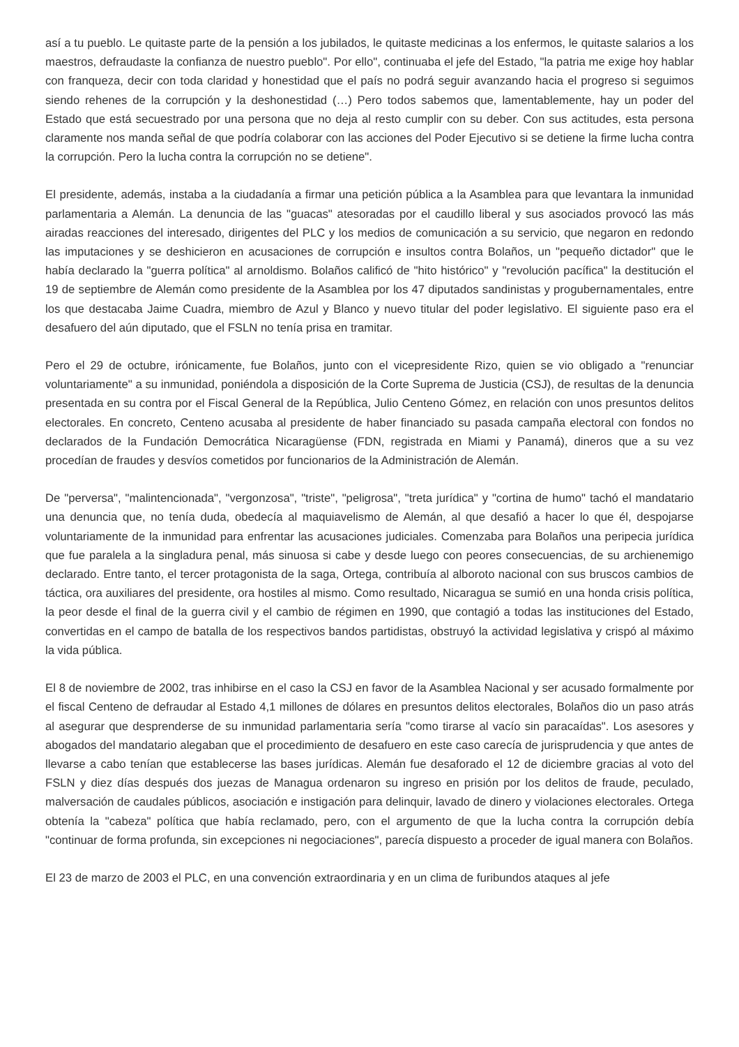así a tu pueblo. Le quitaste parte de la pensión a los jubilados, le quitaste medicinas a los enfermos, le quitaste salarios a los maestros, defraudaste la confianza de nuestro pueblo". Por ello", continuaba el jefe del Estado, "la patria me exige hoy hablar con franqueza, decir con toda claridad y honestidad que el país no podrá seguir avanzando hacia el progreso si seguimos siendo rehenes de la corrupción y la deshonestidad (…) Pero todos sabemos que, lamentablemente, hay un poder del Estado que está secuestrado por una persona que no deja al resto cumplir con su deber. Con sus actitudes, esta persona claramente nos manda señal de que podría colaborar con las acciones del Poder Ejecutivo si se detiene la firme lucha contra la corrupción. Pero la lucha contra la corrupción no se detiene".
El presidente, además, instaba a la ciudadanía a firmar una petición pública a la Asamblea para que levantara la inmunidad parlamentaria a Alemán. La denuncia de las "guacas" atesoradas por el caudillo liberal y sus asociados provocó las más airadas reacciones del interesado, dirigentes del PLC y los medios de comunicación a su servicio, que negaron en redondo las imputaciones y se deshicieron en acusaciones de corrupción e insultos contra Bolaños, un "pequeño dictador" que le había declarado la "guerra política" al arnoldismo. Bolaños calificó de "hito histórico" y "revolución pacífica" la destitución el 19 de septiembre de Alemán como presidente de la Asamblea por los 47 diputados sandinistas y progubernamentales, entre los que destacaba Jaime Cuadra, miembro de Azul y Blanco y nuevo titular del poder legislativo. El siguiente paso era el desafuero del aún diputado, que el FSLN no tenía prisa en tramitar.
Pero el 29 de octubre, irónicamente, fue Bolaños, junto con el vicepresidente Rizo, quien se vio obligado a "renunciar voluntariamente" a su inmunidad, poniéndola a disposición de la Corte Suprema de Justicia (CSJ), de resultas de la denuncia presentada en su contra por el Fiscal General de la República, Julio Centeno Gómez, en relación con unos presuntos delitos electorales. En concreto, Centeno acusaba al presidente de haber financiado su pasada campaña electoral con fondos no declarados de la Fundación Democrática Nicaragüense (FDN, registrada en Miami y Panamá), dineros que a su vez procedían de fraudes y desvíos cometidos por funcionarios de la Administración de Alemán.
De "perversa", "malintencionada", "vergonzosa", "triste", "peligrosa", "treta jurídica" y "cortina de humo" tachó el mandatario una denuncia que, no tenía duda, obedecía al maquiavelismo de Alemán, al que desafió a hacer lo que él, despojarse voluntariamente de la inmunidad para enfrentar las acusaciones judiciales. Comenzaba para Bolaños una peripecia jurídica que fue paralela a la singladura penal, más sinuosa si cabe y desde luego con peores consecuencias, de su archienemigo declarado. Entre tanto, el tercer protagonista de la saga, Ortega, contribuía al alboroto nacional con sus bruscos cambios de táctica, ora auxiliares del presidente, ora hostiles al mismo. Como resultado, Nicaragua se sumió en una honda crisis política, la peor desde el final de la guerra civil y el cambio de régimen en 1990, que contagió a todas las instituciones del Estado, convertidas en el campo de batalla de los respectivos bandos partidistas, obstruyó la actividad legislativa y crispó al máximo la vida pública.
El 8 de noviembre de 2002, tras inhibirse en el caso la CSJ en favor de la Asamblea Nacional y ser acusado formalmente por el fiscal Centeno de defraudar al Estado 4,1 millones de dólares en presuntos delitos electorales, Bolaños dio un paso atrás al asegurar que desprenderse de su inmunidad parlamentaria sería "como tirarse al vacío sin paracaídas". Los asesores y abogados del mandatario alegaban que el procedimiento de desafuero en este caso carecía de jurisprudencia y que antes de llevarse a cabo tenían que establecerse las bases jurídicas. Alemán fue desaforado el 12 de diciembre gracias al voto del FSLN y diez días después dos juezas de Managua ordenaron su ingreso en prisión por los delitos de fraude, peculado, malversación de caudales públicos, asociación e instigación para delinquir, lavado de dinero y violaciones electorales. Ortega obtenía la "cabeza" política que había reclamado, pero, con el argumento de que la lucha contra la corrupción debía "continuar de forma profunda, sin excepciones ni negociaciones", parecía dispuesto a proceder de igual manera con Bolaños.
El 23 de marzo de 2003 el PLC, en una convención extraordinaria y en un clima de furibundos ataques al jefe